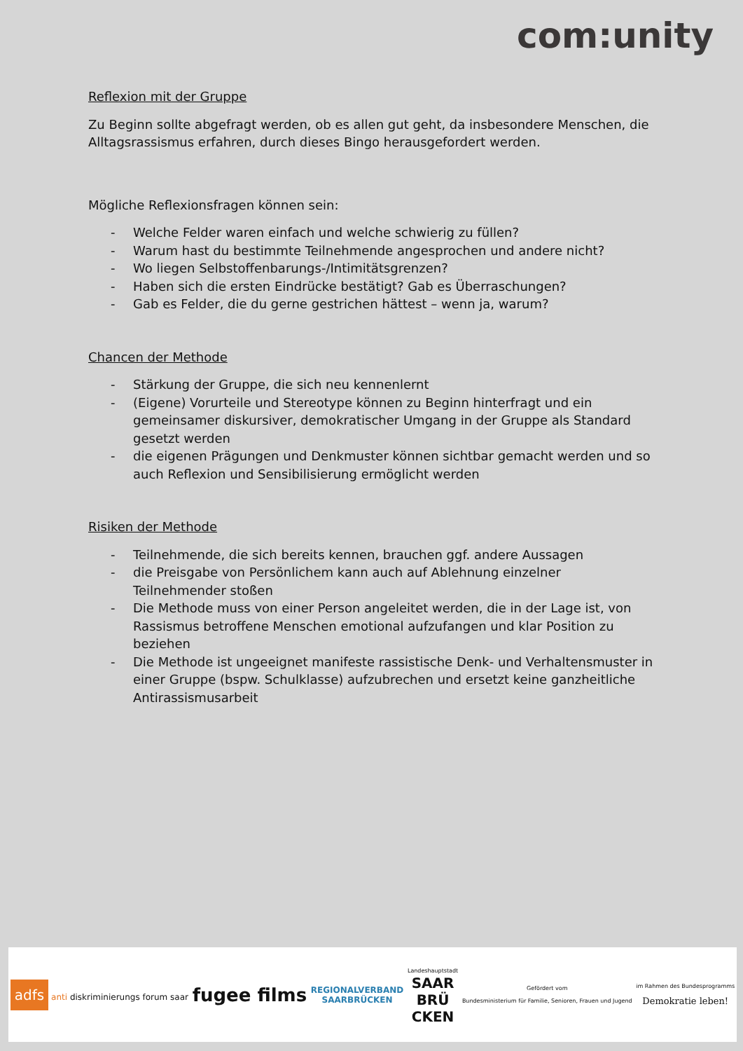com:unity
Reflexion mit der Gruppe
Zu Beginn sollte abgefragt werden, ob es allen gut geht, da insbesondere Menschen, die Alltagsrassismus erfahren, durch dieses Bingo herausgefordert werden.
Mögliche Reflexionsfragen können sein:
- Welche Felder waren einfach und welche schwierig zu füllen?
- Warum hast du bestimmte Teilnehmende angesprochen und andere nicht?
- Wo liegen Selbstoffenbarungs-/Intimitätsgrenzen?
- Haben sich die ersten Eindrücke bestätigt? Gab es Überraschungen?
- Gab es Felder, die du gerne gestrichen hättest – wenn ja, warum?
Chancen der Methode
- Stärkung der Gruppe, die sich neu kennenlernt
- (Eigene) Vorurteile und Stereotype können zu Beginn hinterfragt und ein gemeinsamer diskursiver, demokratischer Umgang in der Gruppe als Standard gesetzt werden
- die eigenen Prägungen und Denkmuster können sichtbar gemacht werden und so auch Reflexion und Sensibilisierung ermöglicht werden
Risiken der Methode
- Teilnehmende, die sich bereits kennen, brauchen ggf. andere Aussagen
- die Preisgabe von Persönlichem kann auch auf Ablehnung einzelner Teilnehmender stoßen
- Die Methode muss von einer Person angeleitet werden, die in der Lage ist, von Rassismus betroffene Menschen emotional aufzufangen und klar Position zu beziehen
- Die Methode ist ungeeignet manifeste rassistische Denk- und Verhaltensmuster in einer Gruppe (bspw. Schulklasse) aufzubrechen und ersetzt keine ganzheitliche Antirassismusarbeit
adfs anti diskriminierungs forum saar
fugee films
REGIONALVERBAND
SAARBRÜCKEN
Landeshauptstadt
SAAR
BRÜ
CKEN
Gefördert vom
Bundesministerium für Familie, Senioren, Frauen und Jugend
im Rahmen des Bundesprogramms
Demokratie leben!